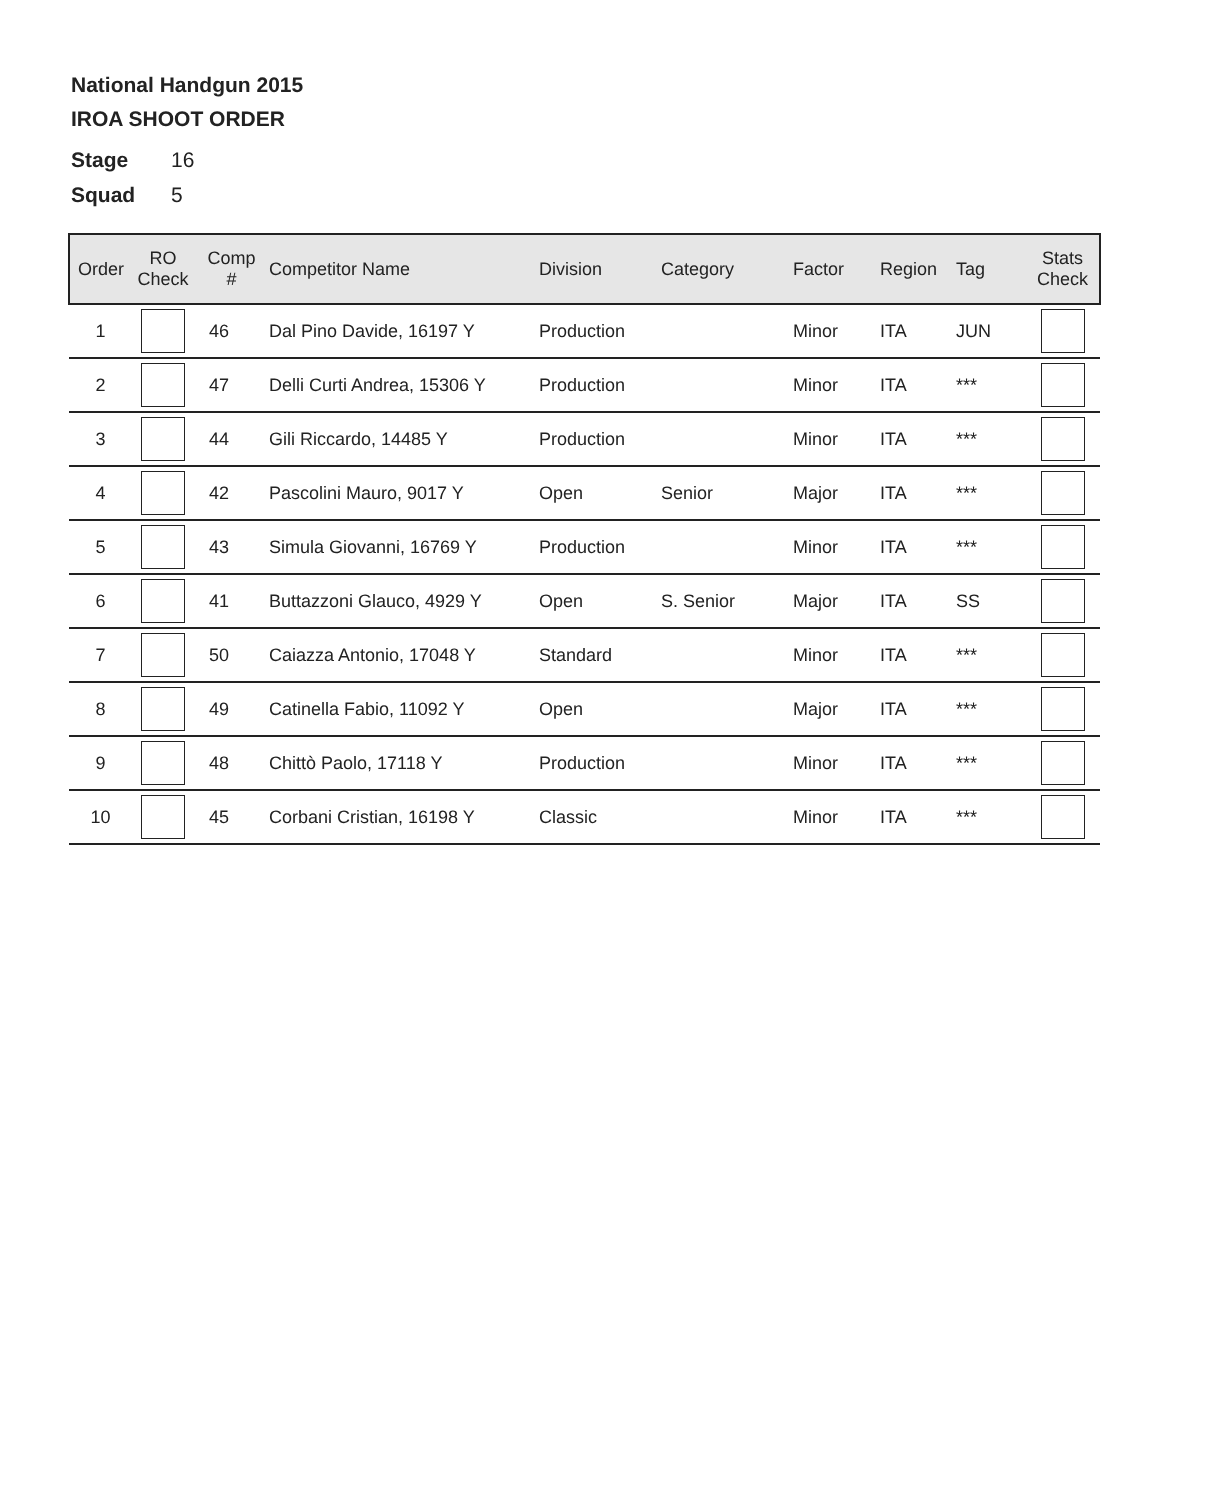National Handgun 2015
IROA SHOOT ORDER
Stage 16
Squad 5
| Order | RO Check | Comp # | Competitor Name | Division | Category | Factor | Region | Tag | Stats Check |
| --- | --- | --- | --- | --- | --- | --- | --- | --- | --- |
| 1 | | 46 | Dal Pino Davide, 16197 Y | Production | | Minor | ITA | JUN | |
| 2 | | 47 | Delli Curti Andrea, 15306 Y | Production | | Minor | ITA | *** | |
| 3 | | 44 | Gili Riccardo, 14485 Y | Production | | Minor | ITA | *** | |
| 4 | | 42 | Pascolini Mauro, 9017 Y | Open | Senior | Major | ITA | *** | |
| 5 | | 43 | Simula Giovanni, 16769 Y | Production | | Minor | ITA | *** | |
| 6 | | 41 | Buttazzoni Glauco, 4929 Y | Open | S. Senior | Major | ITA | SS | |
| 7 | | 50 | Caiazza Antonio, 17048 Y | Standard | | Minor | ITA | *** | |
| 8 | | 49 | Catinella Fabio, 11092 Y | Open | | Major | ITA | *** | |
| 9 | | 48 | Chittò Paolo, 17118 Y | Production | | Minor | ITA | *** | |
| 10 | | 45 | Corbani Cristian, 16198 Y | Classic | | Minor | ITA | *** | |